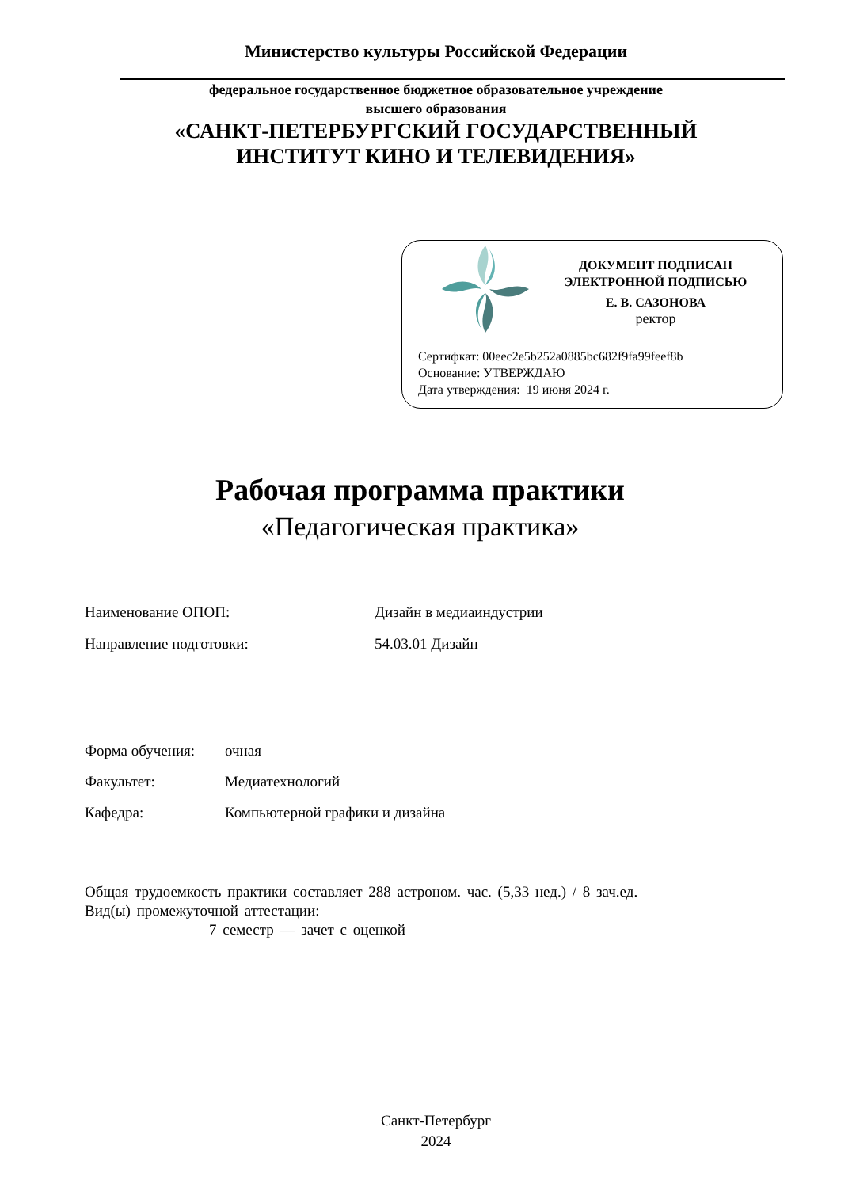Министерство культуры Российской Федерации
федеральное государственное бюджетное образовательное учреждение
высшего образования
«САНКТ-ПЕТЕРБУРГСКИЙ ГОСУДАРСТВЕННЫЙ
ИНСТИТУТ КИНО И ТЕЛЕВИДЕНИЯ»
ДОКУМЕНТ ПОДПИСАН
ЭЛЕКТРОННОЙ ПОДПИСЬЮ
Е. В. САЗОНОВА
ректор
Сертифкат: 00eec2e5b252a0885bc682f9fa99feef8b
Основание: УТВЕРЖДАЮ
Дата утверждения: 19 июня 2024 г.
Рабочая программа практики
«Педагогическая практика»
Наименование ОПОП: Дизайн в медиаиндустрии
Направление подготовки: 54.03.01 Дизайн
Форма обучения: очная
Факультет: Медиатехнологий
Кафедра: Компьютерной графики и дизайна
Общая трудоемкость практики составляет 288 астроном. час. (5,33 нед.) / 8 зач.ед.
Вид(ы) промежуточной аттестации:
7 семестр — зачет с оценкой
Санкт-Петербург
2024